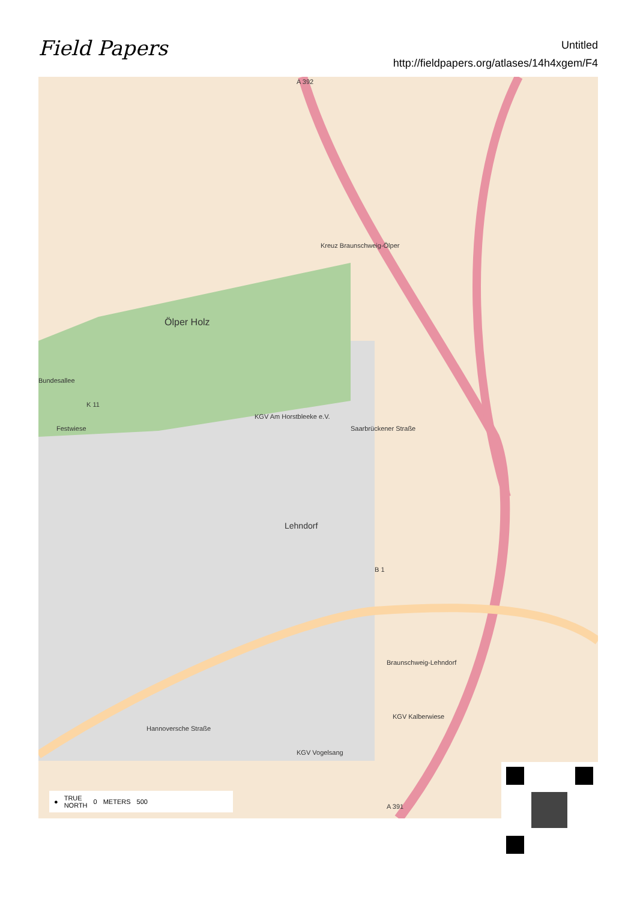Field Papers
Untitled
http://fieldpapers.org/atlases/14h4xgem/F4
A 392
Ölper Holz
Kreuz Braunschweig-Ölper
Bundesallee
K 11
Festwiese
KGV Am Horstbleeke e.V.
Saarbrückener Straße
Lehndorf
B 1
Hannoversche Straße
Braunschweig-Lehndorf
A 391
KGV Kalberwiese
KGV Vogelsang
● TRUE
NORTH 0 METERS 500